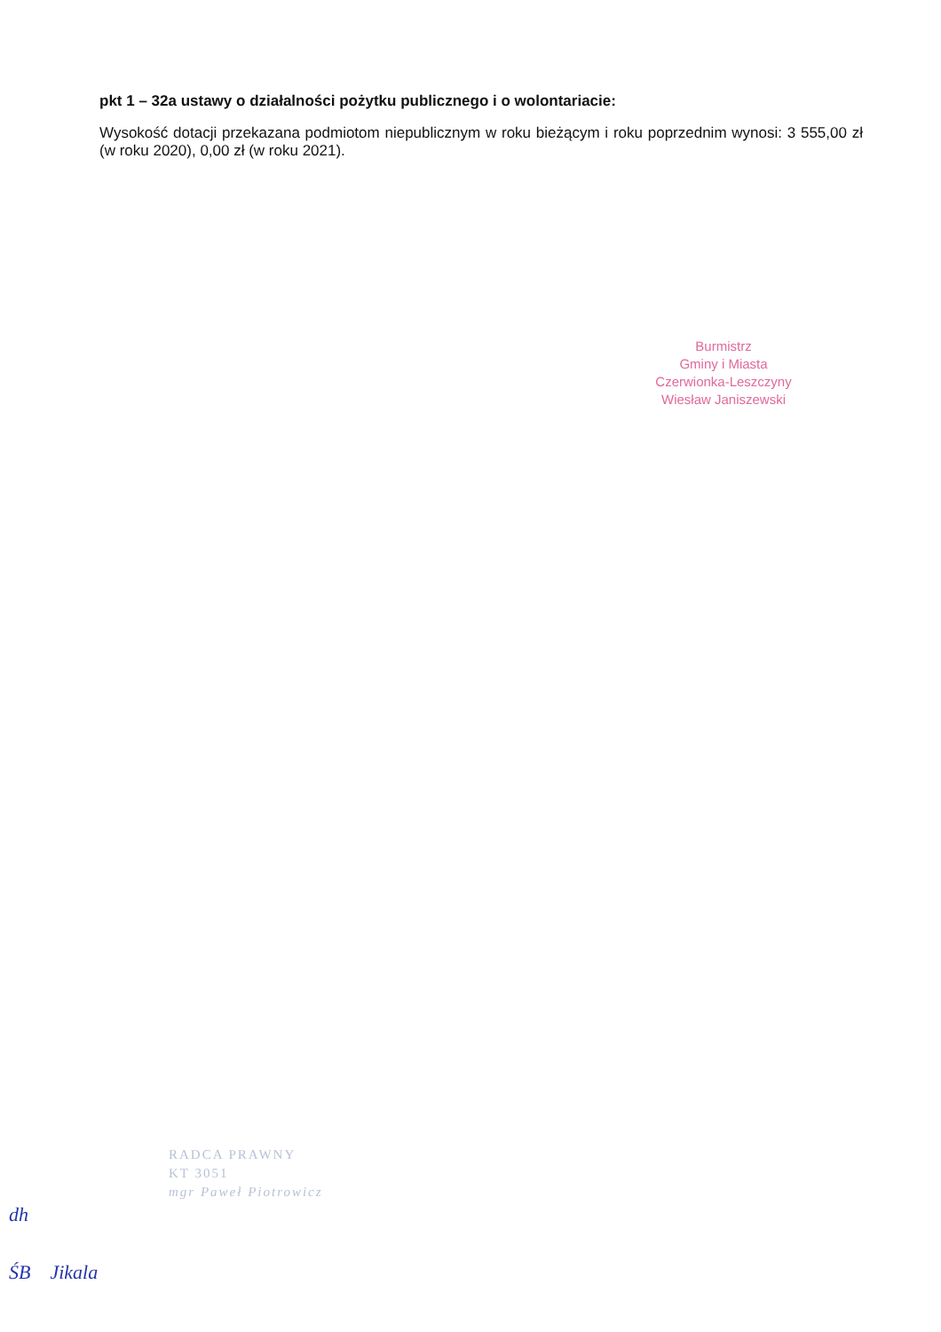pkt 1 – 32a ustawy o działalności pożytku publicznego i o wolontariacie:
Wysokość dotacji przekazana podmiotom niepublicznym w roku bieżącym i roku poprzednim wynosi: 3 555,00 zł (w roku 2020), 0,00 zł (w roku 2021).
Burmistrz
Gminy i Miasta
Czerwionka-Leszczyny
Wiesław Janiszewski
RADCA PRAWNY
KT 3051
mgr Paweł Piotrowicz
dh
ŚB Jikala